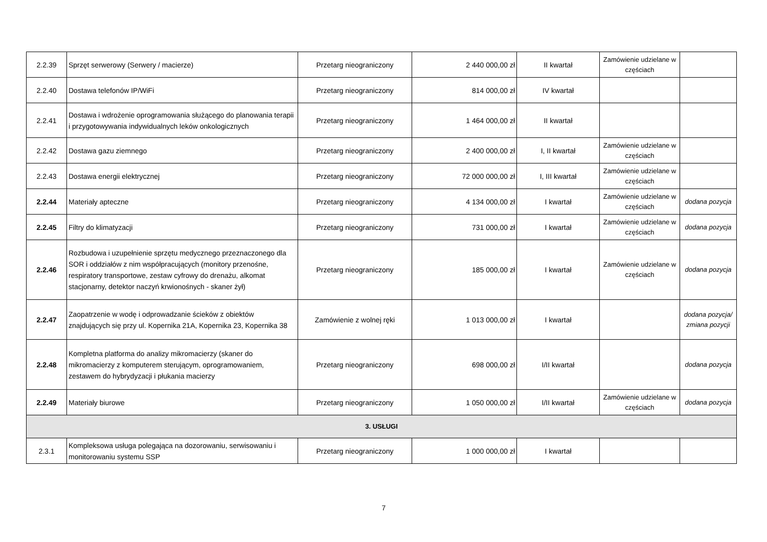| 2.2.39 | Sprzęt serwerowy (Serwery / macierze) | Przetarg nieograniczony | 2 440 000,00 zł | II kwartał | Zamówienie udzielane w częściach | |
| 2.2.40 | Dostawa telefonów IP/WiFi | Przetarg nieograniczony | 814 000,00 zł | IV kwartał | | |
| 2.2.41 | Dostawa i wdrożenie oprogramowania służącego do planowania terapii i przygotowywania indywidualnych leków onkologicznych | Przetarg nieograniczony | 1 464 000,00 zł | II kwartał | | |
| 2.2.42 | Dostawa gazu ziemnego | Przetarg nieograniczony | 2 400 000,00 zł | I, II kwartał | Zamówienie udzielane w częściach | |
| 2.2.43 | Dostawa energii elektrycznej | Przetarg nieograniczony | 72 000 000,00 zł | I, III kwartał | Zamówienie udzielane w częściach | |
| 2.2.44 | Materiały apteczne | Przetarg nieograniczony | 4 134 000,00 zł | I kwartał | Zamówienie udzielane w częściach | dodana pozycja |
| 2.2.45 | Filtry do klimatyzacji | Przetarg nieograniczony | 731 000,00 zł | I kwartał | Zamówienie udzielane w częściach | dodana pozycja |
| 2.2.46 | Rozbudowa i uzupełnienie sprzętu medycznego przeznaczonego dla SOR i oddziałów z nim współpracujących (monitory przenośne, respiratory transportowe, zestaw cyfrowy do drenażu, alkomat stacjonarny, detektor naczyń krwionośnych - skaner żył) | Przetarg nieograniczony | 185 000,00 zł | I kwartał | Zamówienie udzielane w częściach | dodana pozycja |
| 2.2.47 | Zaopatrzenie w wodę i odprowadzanie ścieków z obiektów znajdujących się przy ul. Kopernika 21A, Kopernika 23, Kopernika 38 | Zamówienie z wolnej ręki | 1 013 000,00 zł | I kwartał | | dodana pozycja/ zmiana pozycji |
| 2.2.48 | Kompletna platforma do analizy mikromacierzy (skaner do mikromacierzy z komputerem sterującym, oprogramowaniem, zestawem do hybrydyzacji i płukania macierzy | Przetarg nieograniczony | 698 000,00 zł | I/II kwartał | | dodana pozycja |
| 2.2.49 | Materiały biurowe | Przetarg nieograniczony | 1 050 000,00 zł | I/II kwartał | Zamówienie udzielane w częściach | dodana pozycja |
| 3. USŁUGI | | | | | | |
| 2.3.1 | Kompleksowa usługa polegająca na dozorowaniu, serwisowaniu i monitorowaniu systemu SSP | Przetarg nieograniczony | 1 000 000,00 zł | I kwartał | | |
7